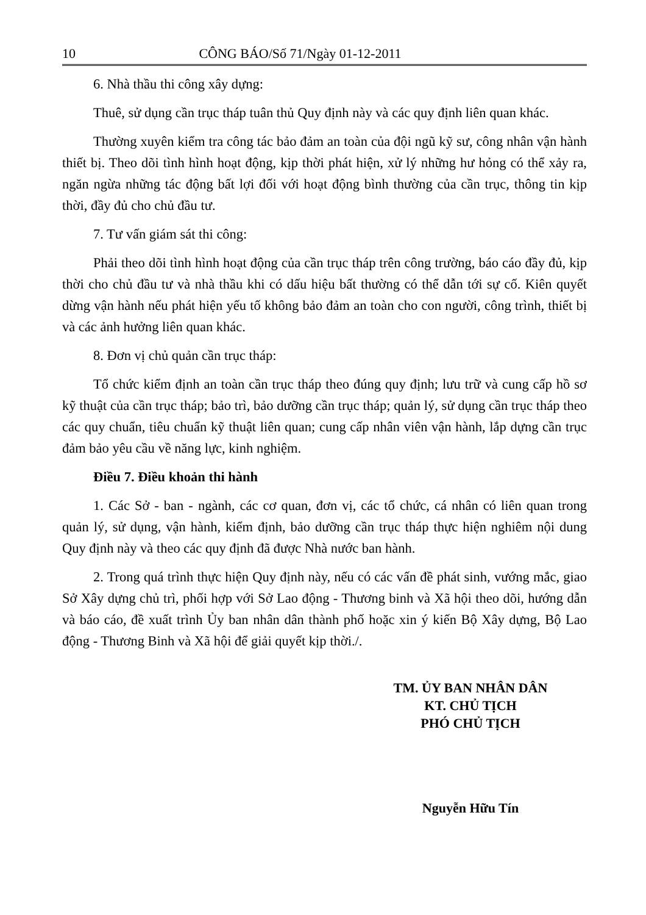10 CÔNG BÁO/Số 71/Ngày 01-12-2011
6. Nhà thầu thi công xây dựng:
Thuê, sử dụng cần trục tháp tuân thủ Quy định này và các quy định liên quan khác.
Thường xuyên kiểm tra công tác bảo đảm an toàn của đội ngũ kỹ sư, công nhân vận hành thiết bị. Theo dõi tình hình hoạt động, kịp thời phát hiện, xử lý những hư hỏng có thể xảy ra, ngăn ngừa những tác động bất lợi đối với hoạt động bình thường của cần trục, thông tin kịp thời, đầy đủ cho chủ đầu tư.
7. Tư vấn giám sát thi công:
Phải theo dõi tình hình hoạt động của cần trục tháp trên công trường, báo cáo đầy đủ, kịp thời cho chủ đầu tư và nhà thầu khi có dấu hiệu bất thường có thể dẫn tới sự cố. Kiên quyết dừng vận hành nếu phát hiện yếu tố không bảo đảm an toàn cho con người, công trình, thiết bị và các ảnh hưởng liên quan khác.
8. Đơn vị chủ quản cần trục tháp:
Tổ chức kiểm định an toàn cần trục tháp theo đúng quy định; lưu trữ và cung cấp hồ sơ kỹ thuật của cần trục tháp; bảo trì, bảo dưỡng cần trục tháp; quản lý, sử dụng cần trục tháp theo các quy chuẩn, tiêu chuẩn kỹ thuật liên quan; cung cấp nhân viên vận hành, lắp dựng cần trục đảm bảo yêu cầu về năng lực, kinh nghiệm.
Điều 7. Điều khoản thi hành
1. Các Sở - ban - ngành, các cơ quan, đơn vị, các tổ chức, cá nhân có liên quan trong quản lý, sử dụng, vận hành, kiểm định, bảo dưỡng cần trục tháp thực hiện nghiêm nội dung Quy định này và theo các quy định đã được Nhà nước ban hành.
2. Trong quá trình thực hiện Quy định này, nếu có các vấn đề phát sinh, vướng mắc, giao Sở Xây dựng chủ trì, phối hợp với Sở Lao động - Thương binh và Xã hội theo dõi, hướng dẫn và báo cáo, đề xuất trình Ủy ban nhân dân thành phố hoặc xin ý kiến Bộ Xây dựng, Bộ Lao động - Thương Binh và Xã hội để giải quyết kịp thời./.
TM. ỦY BAN NHÂN DÂN
KT. CHỦ TỊCH
PHÓ CHỦ TỊCH
Nguyễn Hữu Tín